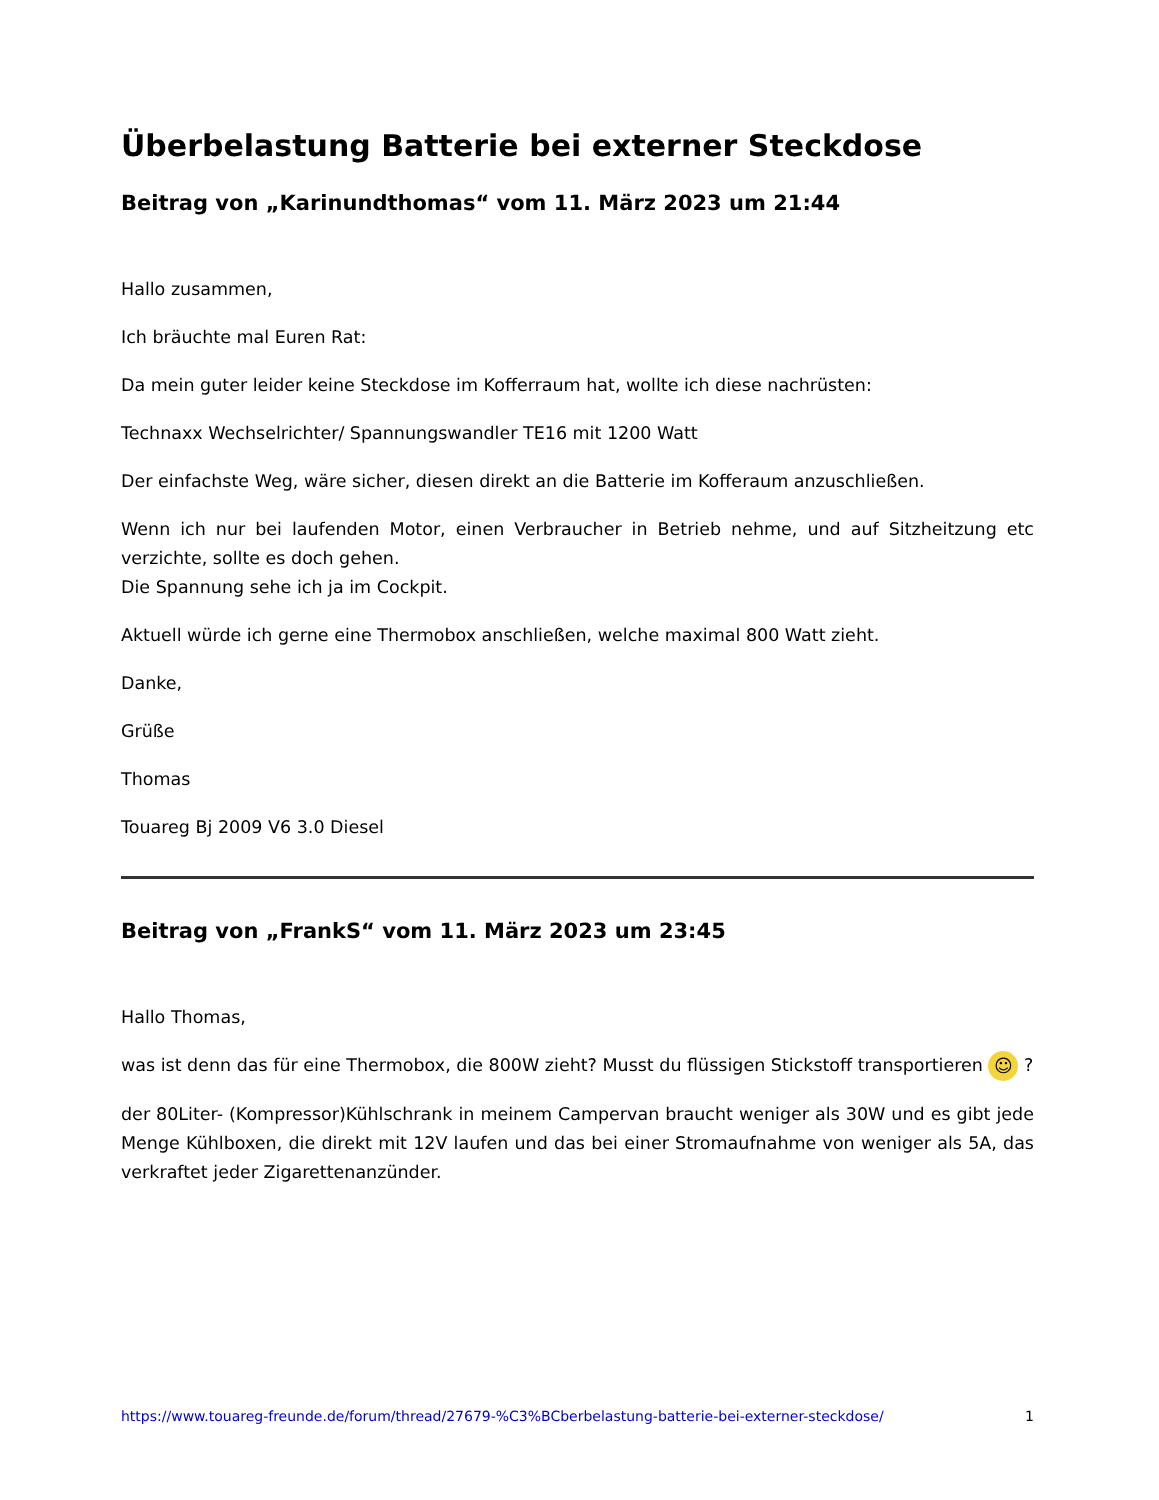Überbelastung Batterie bei externer Steckdose
Beitrag von „Karinundthomas“ vom 11. März 2023 um 21:44
Hallo zusammen,
Ich bräuchte mal Euren Rat:
Da mein guter leider keine Steckdose im Kofferraum hat, wollte ich diese nachrüsten:
Technaxx Wechselrichter/ Spannungswandler TE16 mit 1200 Watt
Der einfachste Weg, wäre sicher, diesen direkt an die Batterie im Kofferaum anzuschließen.
Wenn ich nur bei laufenden Motor, einen Verbraucher in Betrieb nehme, und auf Sitzheitzung etc verzichte, sollte es doch gehen.
Die Spannung sehe ich ja im Cockpit.
Aktuell würde ich gerne eine Thermobox anschließen, welche maximal 800 Watt zieht.
Danke,
Grüße
Thomas
Touareg Bj 2009 V6 3.0 Diesel
Beitrag von „FrankS“ vom 11. März 2023 um 23:45
Hallo Thomas,
was ist denn das für eine Thermobox, die 800W zieht? Musst du flüssigen Stickstoff transportieren ☺ ?
der 80Liter- (Kompressor)Kühlschrank in meinem Campervan braucht weniger als 30W und es gibt jede Menge Kühlboxen, die direkt mit 12V laufen und das bei einer Stromaufnahme von weniger als 5A, das verkraftet jeder Zigarettenanzünder.
https://www.touareg-freunde.de/forum/thread/27679-%C3%BCberbelastung-batterie-bei-externer-steckdose/ 1